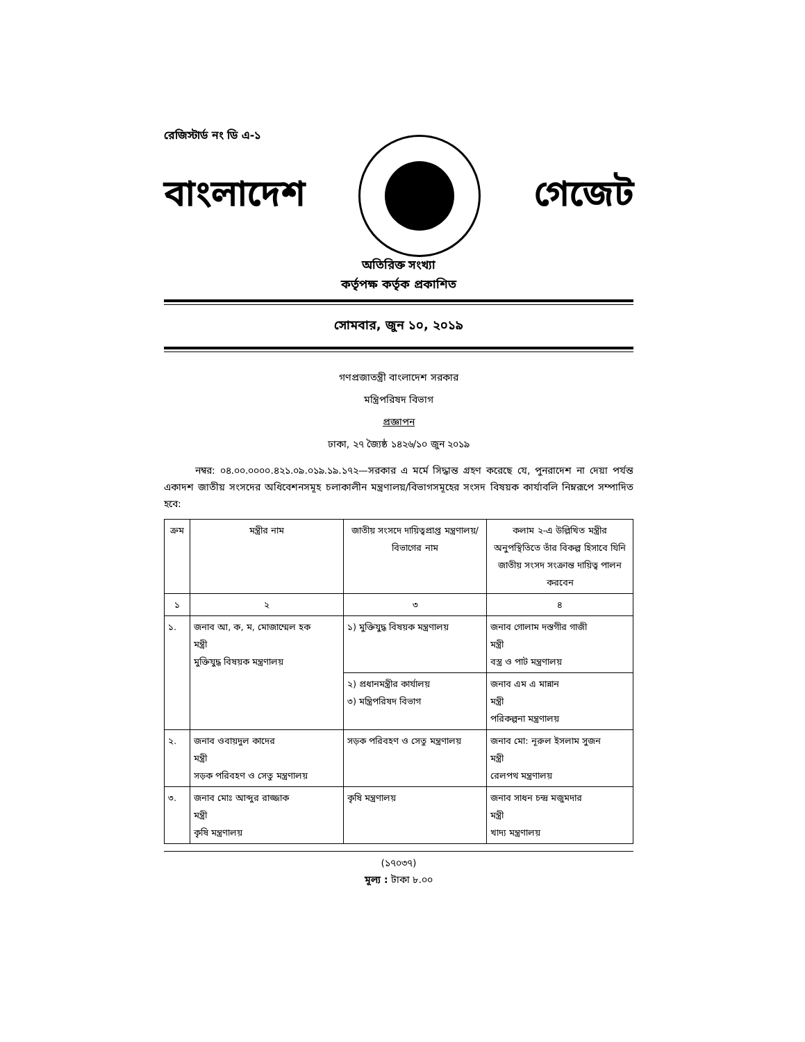রেজিস্টার্ড নং ডি এ-১
বাংলাদেশ গেজেট
অতিরিক্ত সংখ্যা
কর্তৃপক্ষ কর্তৃক প্রকাশিত
সোমবার, জুন ১০, ২০১৯
গণপ্রজাতন্ত্রী বাংলাদেশ সরকার
মন্ত্রিপরিষদ বিভাগ
প্রজ্ঞাপন
ঢাকা, ২৭ জ্যৈষ্ঠ ১৪২৬/১০ জুন ২০১৯
নম্বর: ০৪.০০.০০০০.৪২১.০৯.০১৯.১৯.১৭২—সরকার এ মর্মে সিদ্ধান্ত গ্রহণ করেছে যে, পুনরাদেশ না দেয়া পর্যন্ত একাদশ জাতীয় সংসদের অধিবেশনসমূহ চলাকালীন মন্ত্রণালয়/বিভাগসমূহের সংসদ বিষয়ক কার্যাবলি নিম্নরূপে সম্পাদিত হবে:
| ক্রম | মন্ত্রীর নাম | জাতীয় সংসদে দায়িত্বপ্রাপ্ত মন্ত্রণালয়/বিভাগের নাম | কলাম ২-এ উল্লিখিত মন্ত্রীর অনুপস্থিতিতে তাঁর বিকল্প হিসাবে যিনি জাতীয় সংসদ সংক্রান্ত দায়িত্ব পালন করবেন |
| --- | --- | --- | --- |
| ১ | ২ | ৩ | ৪ |
| ১. | জনাব আ, ক, ম, মোজাম্মেল হক মন্ত্রী মুক্তিযুদ্ধ বিষয়ক মন্ত্রণালয় | ১) মুক্তিযুদ্ধ বিষয়ক মন্ত্রণালয় | জনাব গোলাম দস্তগীর গাজী মন্ত্রী বস্ত্র ও পাট মন্ত্রণালয় |
| | | ২) প্রধানমন্ত্রীর কার্যালয় ৩) মন্ত্রিপরিষদ বিভাগ | জনাব এম এ মান্নান মন্ত্রী পরিকল্পনা মন্ত্রণালয় |
| ২. | জনাব ওবায়দুল কাদের মন্ত্রী সড়ক পরিবহণ ও সেতু মন্ত্রণালয় | সড়ক পরিবহণ ও সেতু মন্ত্রণালয় | জনাব মো: নূরুল ইসলাম সুজন মন্ত্রী রেলপথ মন্ত্রণালয় |
| ৩. | জনাব মোঃ আব্দুর রাজ্জাক মন্ত্রী কৃষি মন্ত্রণালয় | কৃষি মন্ত্রণালয় | জনাব সাধন চন্দ্র মজুমদার মন্ত্রী খাদ্য মন্ত্রণালয় |
(১৭০৩৭)
মূল্য : টাকা ৮.০০